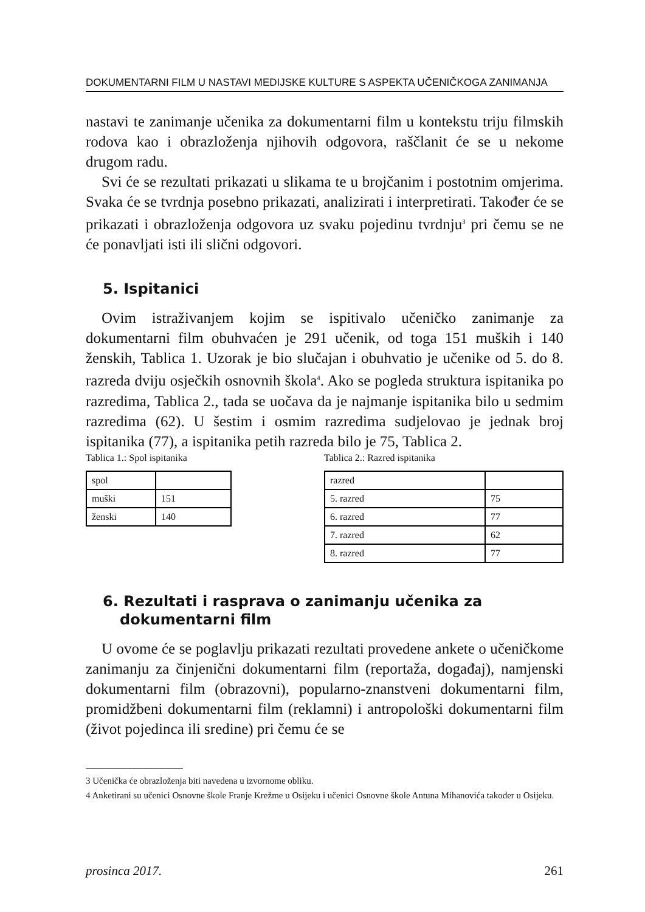DOKUMENTARNI FILM U NASTAVI MEDIJSKE KULTURE S ASPEKTA UČENIČKOGA ZANIMANJA
nastavi te zanimanje učenika za dokumentarni film u kontekstu triju filmskih rodova kao i obrazloženja njihovih odgovora, raščlanit će se u nekome drugom radu.
Svi će se rezultati prikazati u slikama te u brojčanim i postotnim omjerima. Svaka će se tvrdnja posebno prikazati, analizirati i interpretirati. Također će se prikazati i obrazloženja odgovora uz svaku pojedinu tvrdnju<sup>3</sup> pri čemu se ne će ponavljati isti ili slični odgovori.
5. Ispitanici
Ovim istraživanjem kojim se ispitivalo učeničko zanimanje za dokumentarni film obuhvaćen je 291 učenik, od toga 151 muških i 140 ženskih, Tablica 1. Uzorak je bio slučajan i obuhvatio je učenike od 5. do 8. razreda dviju osječkih osnovnih škola<sup>4</sup>. Ako se pogleda struktura ispitanika po razredima, Tablica 2., tada se uočava da je najmanje ispitanika bilo u sedmim razredima (62). U šestim i osmim razredima sudjelovao je jednak broj ispitanika (77), a ispitanika petih razreda bilo je 75, Tablica 2.
Tablica 1.: Spol ispitanika
| spol | |
| muški | 151 |
| ženski | 140 |
Tablica 2.: Razred ispitanika
| razred | |
| 5. razred | 75 |
| 6. razred | 77 |
| 7. razred | 62 |
| 8. razred | 77 |
6. Rezultati i rasprava o zanimanju učenika za dokumentarni film
U ovome će se poglavlju prikazati rezultati provedene ankete o učeničkome zanimanju za činjenični dokumentarni film (reportaža, događaj), namjenski dokumentarni film (obrazovni), popularno-znanstveni dokumentarni film, promidžbeni dokumentarni film (reklamni) i antropološki dokumentarni film (život pojedinca ili sredine) pri čemu će se
3 Učenička će obrazloženja biti navedena u izvornome obliku.
4 Anketirani su učenici Osnovne škole Franje Krežme u Osijeku i učenici Osnovne škole Antuna Mihanovića također u Osijeku.
prosinca 2017. 261